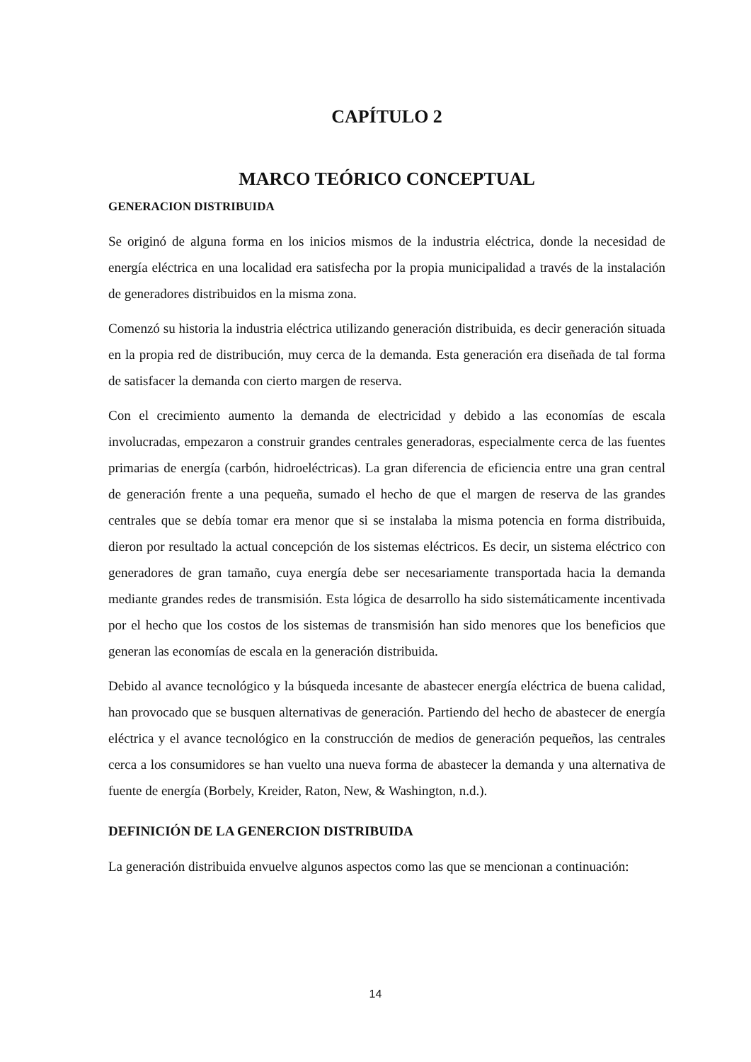CAPÍTULO 2
MARCO TEÓRICO CONCEPTUAL
GENERACION DISTRIBUIDA
Se originó de alguna forma en los inicios mismos de la industria eléctrica, donde la necesidad de energía eléctrica en una localidad era satisfecha por la propia municipalidad a través de la instalación de generadores distribuidos en la misma zona.
Comenzó su historia la industria eléctrica utilizando generación distribuida, es decir generación situada en la propia red de distribución, muy cerca de la demanda. Esta generación era diseñada de tal forma de satisfacer la demanda con cierto margen de reserva.
Con el crecimiento aumento la demanda de electricidad y debido a las economías de escala involucradas, empezaron a construir grandes centrales generadoras, especialmente cerca de las fuentes primarias de energía (carbón, hidroeléctricas). La gran diferencia de eficiencia entre una gran central de generación frente a una pequeña, sumado el hecho de que el margen de reserva de las grandes centrales que se debía tomar era menor que si se instalaba la misma potencia en forma distribuida, dieron por resultado la actual concepción de los sistemas eléctricos. Es decir, un sistema eléctrico con generadores de gran tamaño, cuya energía debe ser necesariamente transportada hacia la demanda mediante grandes redes de transmisión. Esta lógica de desarrollo ha sido sistemáticamente incentivada por el hecho que los costos de los sistemas de transmisión han sido menores que los beneficios que generan las economías de escala en la generación distribuida.
Debido al avance tecnológico y la búsqueda incesante de abastecer energía eléctrica de buena calidad, han provocado que se busquen alternativas de generación. Partiendo del hecho de abastecer de energía eléctrica y el avance tecnológico en la construcción de medios de generación pequeños, las centrales cerca a los consumidores se han vuelto una nueva forma de abastecer la demanda y una alternativa de fuente de energía (Borbely, Kreider, Raton, New, & Washington, n.d.).
DEFINICIÓN DE LA GENERCION DISTRIBUIDA
La generación distribuida envuelve algunos aspectos como las que se mencionan a continuación:
14